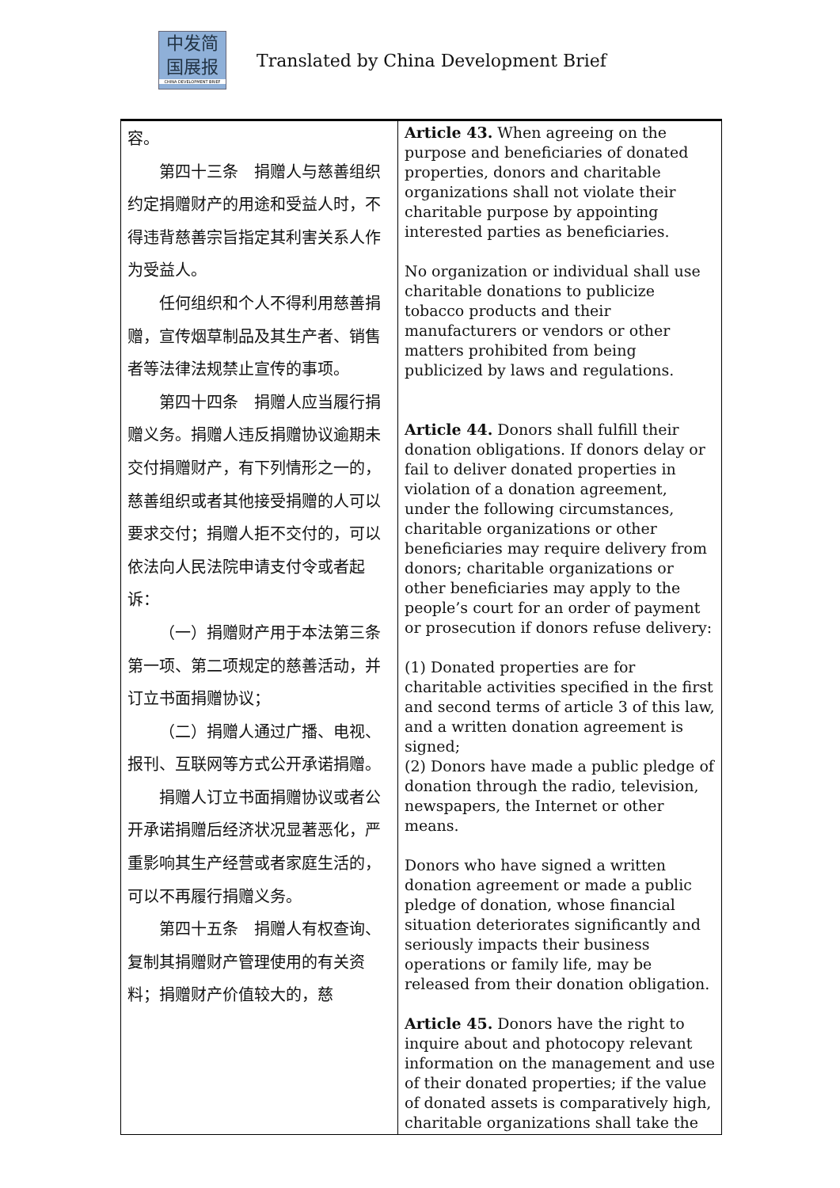中发简
国展报
CHINA DEVELOPMENT BRIEF
Translated by China Development Brief
| 容。 第四十三条 捐赠人与慈善组织约定捐赠财产的用途和受益人时，不得违背慈善宗旨指定其利害关系人作为受益人。 任何组织和个人不得利用慈善捐赠，宣传烟草制品及其生产者、销售者等法律法规禁止宣传的事项。 第四十四条 捐赠人应当履行捐赠义务。捐赠人违反捐赠协议逾期未交付捐赠财产，有下列情形之一的，慈善组织或者其他接受捐赠的人可以要求交付；捐赠人拒不交付的，可以依法向人民法院申请支付令或者起诉： （一）捐赠财产用于本法第三条第一项、第二项规定的慈善活动，并订立书面捐赠协议； （二）捐赠人通过广播、电视、报刊、互联网等方式公开承诺捐赠。 捐赠人订立书面捐赠协议或者公开承诺捐赠后经济状况显著恶化，严重影响其生产经营或者家庭生活的，可以不再履行捐赠义务。 第四十五条 捐赠人有权查询、复制其捐赠财产管理使用的有关资料；捐赠财产价值较大的，慈 | Article 43. When agreeing on the purpose and beneficiaries of donated properties, donors and charitable organizations shall not violate their charitable purpose by appointing interested parties as beneficiaries. No organization or individual shall use charitable donations to publicize tobacco products and their manufacturers or vendors or other matters prohibited from being publicized by laws and regulations. Article 44. Donors shall fulfill their donation obligations. If donors delay or fail to deliver donated properties in violation of a donation agreement, under the following circumstances, charitable organizations or other beneficiaries may require delivery from donors; charitable organizations or other beneficiaries may apply to the people’s court for an order of payment or prosecution if donors refuse delivery: (1) Donated properties are for charitable activities specified in the first and second terms of article 3 of this law, and a written donation agreement is signed; (2) Donors have made a public pledge of donation through the radio, television, newspapers, the Internet or other means. Donors who have signed a written donation agreement or made a public pledge of donation, whose financial situation deteriorates significantly and seriously impacts their business operations or family life, may be released from their donation obligation. Article 45. Donors have the right to inquire about and photocopy relevant information on the management and use of their donated properties; if the value of donated assets is comparatively high, charitable organizations shall take the |